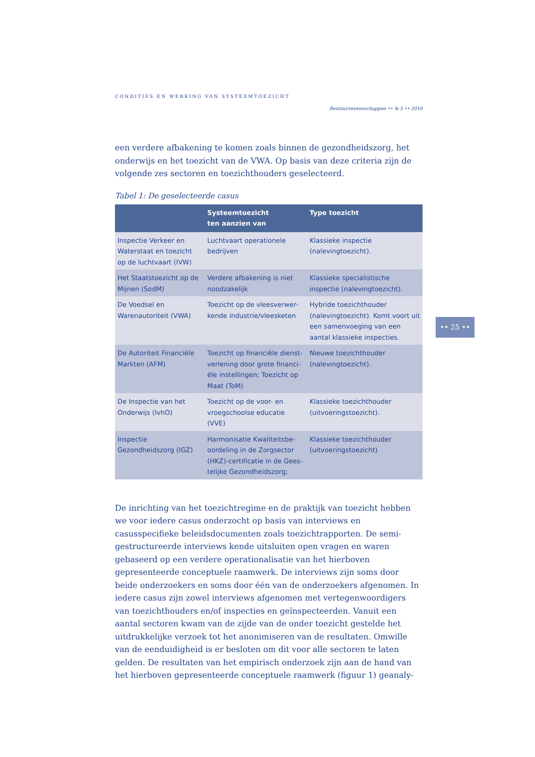CONDITIES EN WERKING VAN SYSTEEMTOEZICHT
Bestuurswetenschappen •• № 5 •• 2010
een verdere afbakening te komen zoals binnen de gezondheidszorg, het onderwijs en het toezicht van de VWA. Op basis van deze criteria zijn de volgende zes sectoren en toezichthouders geselecteerd.
Tabel 1: De geselecteerde casus
| | Systeemtoezicht ten aanzien van | Type toezicht |
| --- | --- | --- |
| Inspectie Verkeer en Waterstaat en toezicht op de luchtvaart (IVW) | Luchtvaart operationele bedrijven | Klassieke inspectie (nalevingtoezicht). |
| Het Staatstoezicht op de Mijnen (SodM) | Verdere afbakening is niet noodzakelijk | Klassieke specialistische inspectie (nalevingtoezicht). |
| De Voedsel en Warenautoriteit (VWA) | Toezicht op de vleesverwer-kende industrie/vleesketen | Hybride toezichthouder (nalevingtoezicht). Komt voort uit een samenvoeging van een aantal klassieke inspecties. |
| De Autoriteit Financiële Markten (AFM) | Toezicht op financiële dienst-verlening door grote financi-ële instellingen; Toezicht op Maat (ToM) | Nieuwe toezichthouder (nalevingtoezicht). |
| De Inspectie van het Onderwijs (IvhO) | Toezicht op de voor- en vroegschoolse educatie (VVE) | Klassieke toezichthouder (uitvoeringstoezicht). |
| Inspectie Gezondheidszorg (IGZ) | Harmonisatie Kwaliteitsbe-oordeling in de Zorgsector (HKZ)-certificatie in de Gees-telijke Gezondheidszorg; | Klassieke toezichthouder (uitvoeringstoezicht) |
De inrichting van het toezichtregime en de praktijk van toezicht hebben we voor iedere casus onderzocht op basis van interviews en casusspecifieke beleidsdocumenten zoals toezichtrapporten. De semi-gestructureerde interviews kende uitsluiten open vragen en waren gebaseerd op een verdere operationalisatie van het hierboven gepresenteerde conceptuele raamwerk. De interviews zijn soms door beide onderzoekers en soms door één van de onderzoekers afgenomen. In iedere casus zijn zowel interviews afgenomen met vertegenwoordigers van toezichthouders en/of inspecties en geïnspecteerden. Vanuit een aantal sectoren kwam van de zijde van de onder toezicht gestelde het uitdrukkelijke verzoek tot het anonimiseren van de resultaten. Omwille van de eenduidigheid is er besloten om dit voor alle sectoren te laten gelden. De resultaten van het empirisch onderzoek zijn aan de hand van het hierboven gepresenteerde conceptuele raamwerk (figuur 1) geanaly-
•• 25 ••